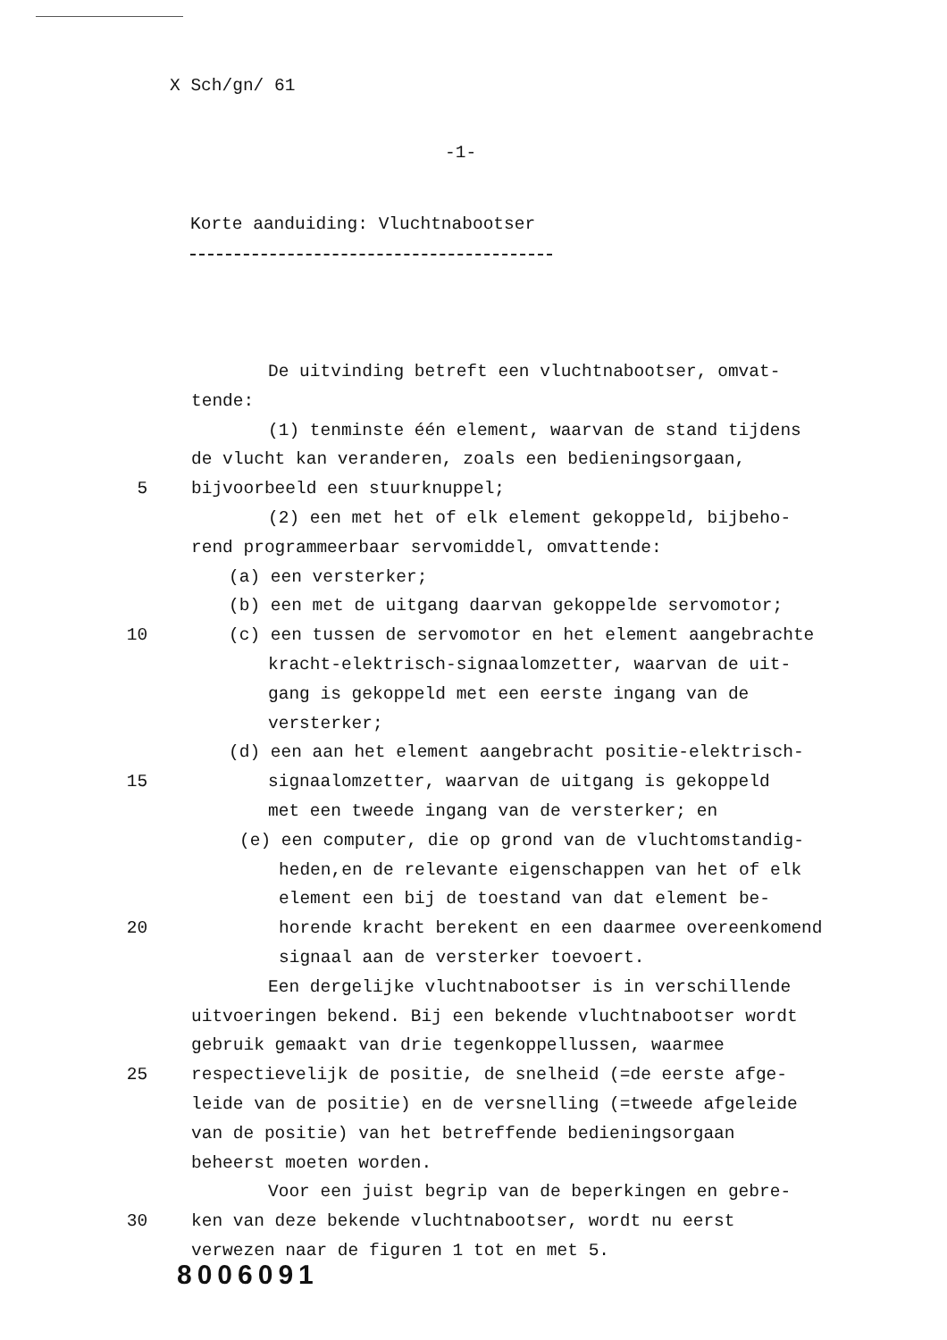X Sch/gn/ 61
-1-
Korte aanduiding: Vluchtnabootser
De uitvinding betreft een vluchtnabootser, omvat-
tende:
(1) tenminste één element, waarvan de stand tijdens
de vlucht kan veranderen, zoals een bedieningsorgaan,
5 bijvoorbeeld een stuurknuppel;
(2) een met het of elk element gekoppeld, bijbeho-
rend programmeerbaar servomiddel, omvattende:
(a) een versterker;
(b) een met de uitgang daarvan gekoppelde servomotor;
10 (c) een tussen de servomotor en het element aangebrachte
kracht-elektrisch-signaalomzetter, waarvan de uit-
gang is gekoppeld met een eerste ingang van de
versterker;
(d) een aan het element aangebracht positie-elektrisch-
15 signaalomzetter, waarvan de uitgang is gekoppeld
met een tweede ingang van de versterker; en
(e) een computer, die op grond van de vluchtomstandig-
heden,en de relevante eigenschappen van het of elk
element een bij de toestand van dat element be-
20 horende kracht berekent en een daarmee overeenkomend
signaal aan de versterker toevoert.
Een dergelijke vluchtnabootser is in verschillende
uitvoeringen bekend. Bij een bekende vluchtnabootser wordt
gebruik gemaakt van drie tegenkoppellussen, waarmee
25 respectievelijk de positie, de snelheid (=de eerste afge-
leide van de positie) en de versnelling (=tweede afgeleide
van de positie) van het betreffende bedieningsorgaan
beheerst moeten worden.
Voor een juist begrip van de beperkingen en gebre-
30 ken van deze bekende vluchtnabootser, wordt nu eerst
verwezen naar de figuren 1 tot en met 5.
8006091